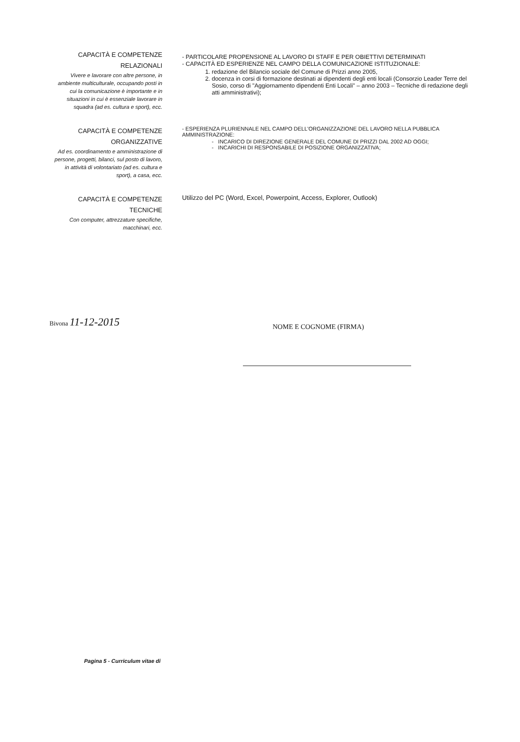CAPACITÀ E COMPETENZE
RELAZIONALI
Vivere e lavorare con altre persone, in ambiente multiculturale, occupando posti in cui la comunicazione è importante e in situazioni in cui è essenziale lavorare in squadra (ad es. cultura e sport), ecc.
- PARTICOLARE PROPENSIONE AL LAVORO DI STAFF E PER OBIETTIVI DETERMINATI
- CAPACITÀ ED ESPERIENZE NEL CAMPO DELLA COMUNICAZIONE ISTITUZIONALE:
1. redazione del Bilancio sociale del Comune di Prizzi anno 2005,
2. docenza in corsi di formazione destinati ai dipendenti degli enti locali (Consorzio Leader Terre del Sosio, corso di "Aggiornamento dipendenti Enti Locali" – anno 2003 – Tecniche di redazione degli atti amministrativi);
CAPACITÀ E COMPETENZE
ORGANIZZATIVE
Ad es. coordinamento e amministrazione di persone, progetti, bilanci, sul posto di lavoro, in attività di volontariato (ad es. cultura e sport), a casa, ecc.
- ESPERIENZA PLURIENNALE NEL CAMPO DELL'ORGANIZZAZIONE DEL LAVORO NELLA PUBBLICA AMMINISTRAZIONE:
- INCARICO DI DIREZIONE GENERALE DEL COMUNE DI PRIZZI DAL 2002 AD OGGI;
- INCARICHI DI RESPONSABILE DI POSIZIONE ORGANIZZATIVA;
CAPACITÀ E COMPETENZE
TECNICHE
Con computer, attrezzature specifiche, macchinari, ecc.
Utilizzo del PC (Word, Excel, Powerpoint, Access, Explorer, Outlook)
Bivona 11-12-2015
NOME E COGNOME (FIRMA)
Pagina 5 - Curriculum vitae di